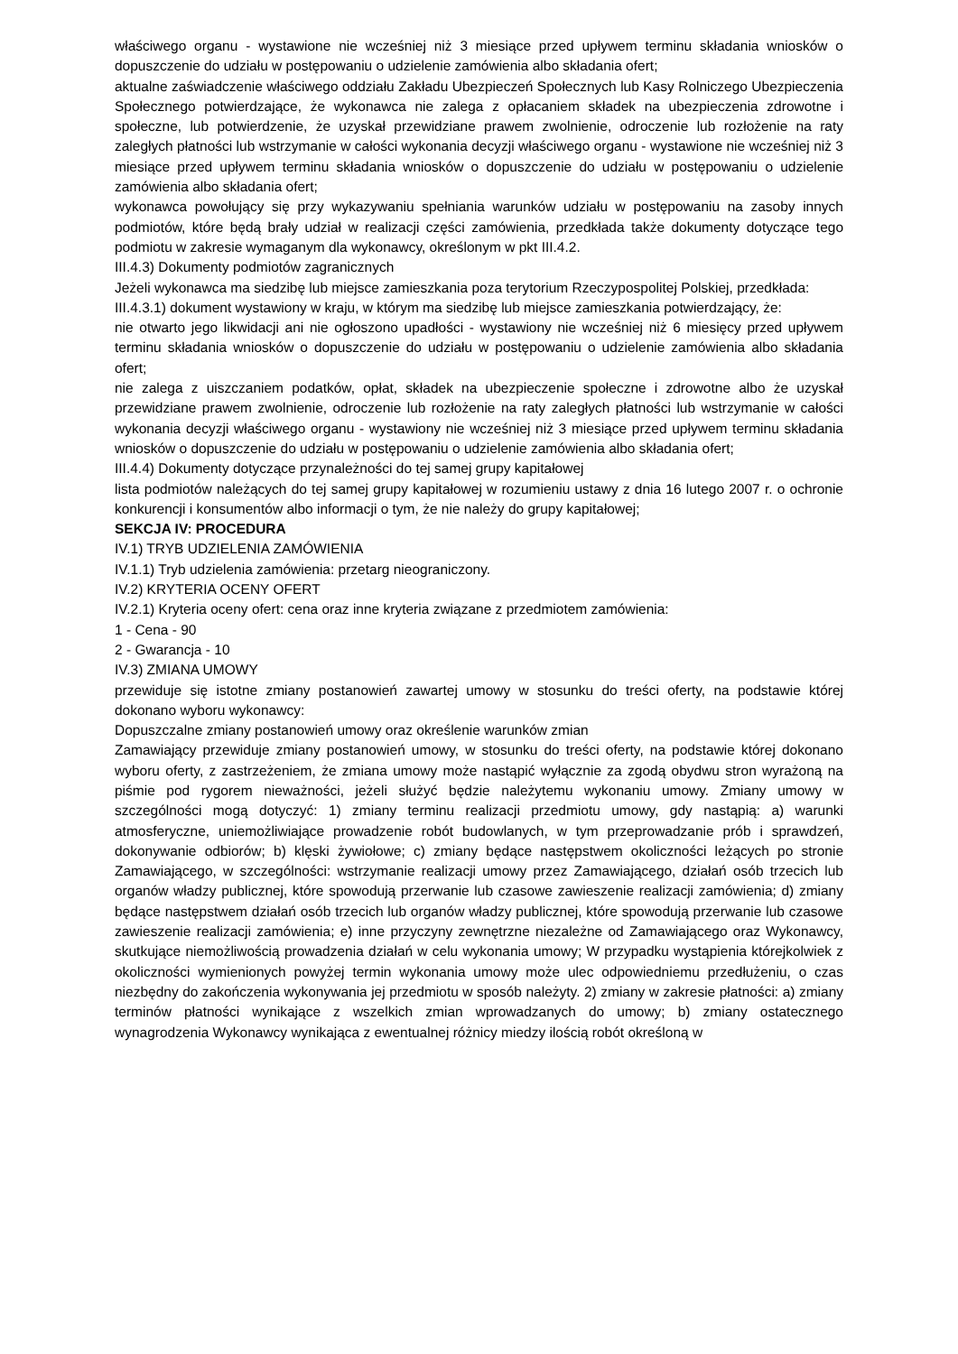właściwego organu - wystawione nie wcześniej niż 3 miesiące przed upływem terminu składania wniosków o dopuszczenie do udziału w postępowaniu o udzielenie zamówienia albo składania ofert;
aktualne zaświadczenie właściwego oddziału Zakładu Ubezpieczeń Społecznych lub Kasy Rolniczego Ubezpieczenia Społecznego potwierdzające, że wykonawca nie zalega z opłacaniem składek na ubezpieczenia zdrowotne i społeczne, lub potwierdzenie, że uzyskał przewidziane prawem zwolnienie, odroczenie lub rozłożenie na raty zaległych płatności lub wstrzymanie w całości wykonania decyzji właściwego organu - wystawione nie wcześniej niż 3 miesiące przed upływem terminu składania wniosków o dopuszczenie do udziału w postępowaniu o udzielenie zamówienia albo składania ofert;
wykonawca powołujący się przy wykazywaniu spełniania warunków udziału w postępowaniu na zasoby innych podmiotów, które będą brały udział w realizacji części zamówienia, przedkłada także dokumenty dotyczące tego podmiotu w zakresie wymaganym dla wykonawcy, określonym w pkt III.4.2.
III.4.3) Dokumenty podmiotów zagranicznych
Jeżeli wykonawca ma siedzibę lub miejsce zamieszkania poza terytorium Rzeczypospolitej Polskiej, przedkłada:
III.4.3.1) dokument wystawiony w kraju, w którym ma siedzibę lub miejsce zamieszkania potwierdzający, że:
nie otwarto jego likwidacji ani nie ogłoszono upadłości - wystawiony nie wcześniej niż 6 miesięcy przed upływem terminu składania wniosków o dopuszczenie do udziału w postępowaniu o udzielenie zamówienia albo składania ofert;
nie zalega z uiszczaniem podatków, opłat, składek na ubezpieczenie społeczne i zdrowotne albo że uzyskał przewidziane prawem zwolnienie, odroczenie lub rozłożenie na raty zaległych płatności lub wstrzymanie w całości wykonania decyzji właściwego organu - wystawiony nie wcześniej niż 3 miesiące przed upływem terminu składania wniosków o dopuszczenie do udziału w postępowaniu o udzielenie zamówienia albo składania ofert;
III.4.4) Dokumenty dotyczące przynależności do tej samej grupy kapitałowej
lista podmiotów należących do tej samej grupy kapitałowej w rozumieniu ustawy z dnia 16 lutego 2007 r. o ochronie konkurencji i konsumentów albo informacji o tym, że nie należy do grupy kapitałowej;
SEKCJA IV: PROCEDURA
IV.1) TRYB UDZIELENIA ZAMÓWIENIA
IV.1.1) Tryb udzielenia zamówienia: przetarg nieograniczony.
IV.2) KRYTERIA OCENY OFERT
IV.2.1) Kryteria oceny ofert: cena oraz inne kryteria związane z przedmiotem zamówienia:
1 - Cena - 90
2 - Gwarancja - 10
IV.3) ZMIANA UMOWY
przewiduje się istotne zmiany postanowień zawartej umowy w stosunku do treści oferty, na podstawie której dokonano wyboru wykonawcy:
Dopuszczalne zmiany postanowień umowy oraz określenie warunków zmian
Zamawiający przewiduje zmiany postanowień umowy, w stosunku do treści oferty, na podstawie której dokonano wyboru oferty, z zastrzeżeniem, że zmiana umowy może nastąpić wyłącznie za zgodą obydwu stron wyrażoną na piśmie pod rygorem nieważności, jeżeli służyć będzie należytemu wykonaniu umowy. Zmiany umowy w szczególności mogą dotyczyć: 1) zmiany terminu realizacji przedmiotu umowy, gdy nastąpią: a) warunki atmosferyczne, uniemożliwiające prowadzenie robót budowlanych, w tym przeprowadzanie prób i sprawdzeń, dokonywanie odbiorów; b) klęski żywiołowe; c) zmiany będące następstwem okoliczności leżących po stronie Zamawiającego, w szczególności: wstrzymanie realizacji umowy przez Zamawiającego, działań osób trzecich lub organów władzy publicznej, które spowodują przerwanie lub czasowe zawieszenie realizacji zamówienia; d) zmiany będące następstwem działań osób trzecich lub organów władzy publicznej, które spowodują przerwanie lub czasowe zawieszenie realizacji zamówienia; e) inne przyczyny zewnętrzne niezależne od Zamawiającego oraz Wykonawcy, skutkujące niemożliwością prowadzenia działań w celu wykonania umowy; W przypadku wystąpienia którejkolwiek z okoliczności wymienionych powyżej termin wykonania umowy może ulec odpowiedniemu przedłużeniu, o czas niezbędny do zakończenia wykonywania jej przedmiotu w sposób należyty. 2) zmiany w zakresie płatności: a) zmiany terminów płatności wynikające z wszelkich zmian wprowadzanych do umowy; b) zmiany ostatecznego wynagrodzenia Wykonawcy wynikająca z ewentualnej różnicy miedzy ilością robót określoną w